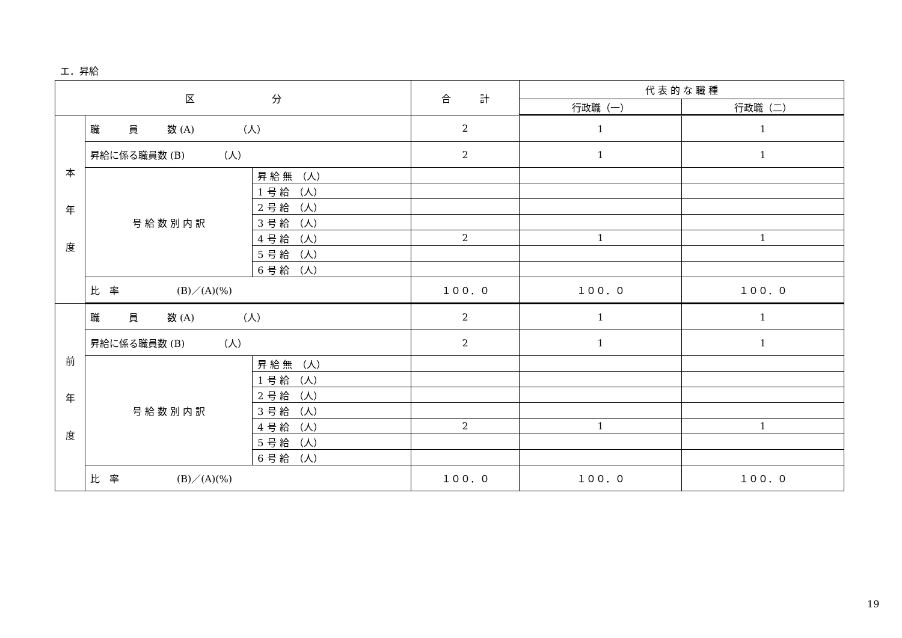エ．昇給
| 区 分 | | | 合 計 | 代 表 的 な 職 種 | |
| --- | --- | --- | --- | --- | --- |
| | | | | 行政職（一） | 行政職（二） |
| 本 年 度 | 職 員 数 (A) （人） | | 2 | 1 | 1 |
| | 昇給に係る職員数 (B) （人） | | 2 | 1 | 1 |
| | 号 給 数 別 内 訳 | 昇 給 無 （人） | | | |
| | | 1 号 給 （人） | | | |
| | | 2 号 給 （人） | | | |
| | | 3 号 給 （人） | | | |
| | | 4 号 給 （人） | 2 | 1 | 1 |
| | | 5 号 給 （人） | | | |
| | | 6 号 給 （人） | | | |
| | 比 率 (B)／(A)(%) | | １００．０ | １００．０ | １００．０ |
| 前 年 度 | 職 員 数 (A) （人） | | 2 | 1 | 1 |
| | 昇給に係る職員数 (B) （人） | | 2 | 1 | 1 |
| | 号 給 数 別 内 訳 | 昇 給 無 （人） | | | |
| | | 1 号 給 （人） | | | |
| | | 2 号 給 （人） | | | |
| | | 3 号 給 （人） | | | |
| | | 4 号 給 （人） | 2 | 1 | 1 |
| | | 5 号 給 （人） | | | |
| | | 6 号 給 （人） | | | |
| | 比 率 (B)／(A)(%) | | １００．０ | １００．０ | １００．０ |
19